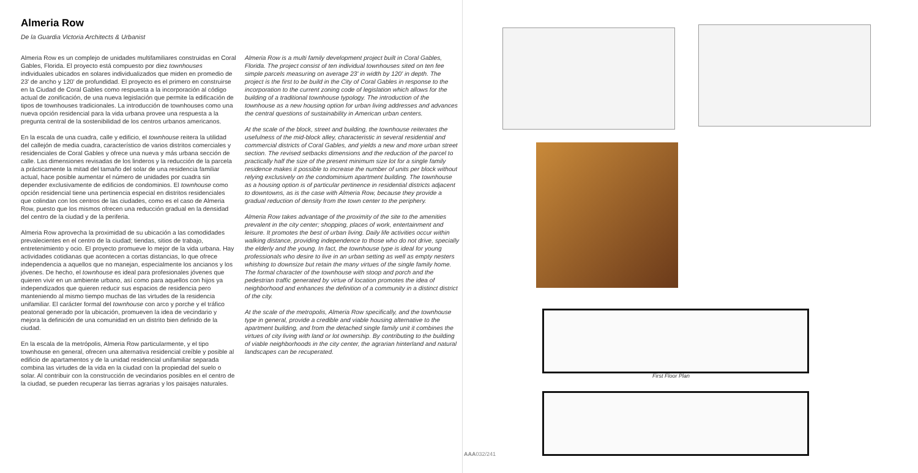Almeria Row
De la Guardia Victoria Architects & Urbanist
Almeria Row es un complejo de unidades multifamiliares construidas en Coral Gables, Florida. El proyecto está compuesto por diez townhouses individuales ubicados en solares individualizados que miden en promedio de 23' de ancho y 120' de profundidad. El proyecto es el primero en construirse en la Ciudad de Coral Gables como respuesta a la incorporación al código actual de zonificación, de una nueva legislación que permite la edificación de tipos de townhouses tradicionales. La introducción de townhouses como una nueva opción residencial para la vida urbana provee una respuesta a la pregunta central de la sostenibilidad de los centros urbanos americanos.
En la escala de una cuadra, calle y edificio, el townhouse reitera la utilidad del callejón de media cuadra, característico de varios distritos comerciales y residenciales de Coral Gables y ofrece una nueva y más urbana sección de calle. Las dimensiones revisadas de los linderos y la reducción de la parcela a prácticamente la mitad del tamaño del solar de una residencia familiar actual, hace posible aumentar el número de unidades por cuadra sin depender exclusivamente de edificios de condominios. El townhouse como opción residencial tiene una pertinencia especial en distritos residenciales que colindan con los centros de las ciudades, como es el caso de Almeria Row, puesto que los mismos ofrecen una reducción gradual en la densidad del centro de la ciudad y de la periferia.
Almeria Row aprovecha la proximidad de su ubicación a las comodidades prevalecientes en el centro de la ciudad; tiendas, sitios de trabajo, entretenimiento y ocio. El proyecto promueve lo mejor de la vida urbana. Hay actividades cotidianas que acontecen a cortas distancias, lo que ofrece independencia a aquellos que no manejan, especialmente los ancianos y los jóvenes. De hecho, el townhouse es ideal para profesionales jóvenes que quieren vivir en un ambiente urbano, así como para aquellos con hijos ya independizados que quieren reducir sus espacios de residencia pero manteniendo al mismo tiempo muchas de las virtudes de la residencia unifamiliar. El carácter formal del townhouse con arco y porche y el tráfico peatonal generado por la ubicación, promueven la idea de vecindario y mejora la definición de una comunidad en un distrito bien definido de la ciudad.
En la escala de la metrópolis, Almeria Row particularmente, y el tipo townhouse en general, ofrecen una alternativa residencial creíble y posible al edificio de apartamentos y de la unidad residencial unifamiliar separada combina las virtudes de la vida en la ciudad con la propiedad del suelo o solar. Al contribuir con la construcción de vecindarios posibles en el centro de la ciudad, se pueden recuperar las tierras agrarias y los paisajes naturales.
Almeria Row is a multi family development project built in Coral Gables, Florida. The project consist of ten individual townhouses sited on ten fee simple parcels measuring on average 23' in width by 120' in depth. The project is the first to be build in the City of Coral Gables in response to the incorporation to the current zoning code of legislation which allows for the building of a traditional townhouse typology. The introduction of the townhouse as a new housing option for urban living addresses and advances the central questions of sustainability in American urban centers.
At the scale of the block, street and building, the townhouse reiterates the usefulness of the mid-block alley, characteristic in several residential and commercial districts of Coral Gables, and yields a new and more urban street section. The revised setbacks dimensions and the reduction of the parcel to practically half the size of the present minimum size lot for a single family residence makes it possible to increase the number of units per block without relying exclusively on the condominium apartment building. The townhouse as a housing option is of particular pertinence in residential districts adjacent to downtowns, as is the case with Almeria Row, because they provide a gradual reduction of density from the town center to the periphery.
Almeria Row takes advantage of the proximity of the site to the amenities prevalent in the city center; shopping, places of work, entertainment and leisure. It promotes the best of urban living. Daily life activities occur within walking distance, providing independence to those who do not drive, specially the elderly and the young. In fact, the townhouse type is ideal for young professionals who desire to live in an urban setting as well as empty nesters whishing to downsize but retain the many virtues of the single family home. The formal character of the townhouse with stoop and porch and the pedestrian traffic generated by virtue of location promotes the idea of neighborhood and enhances the definition of a community in a distinct district of the city.
At the scale of the metropolis, Almeria Row specifically, and the townhouse type in general, provide a credible and viable housing alternative to the apartment building, and from the detached single family unit it combines the virtues of city living with land or lot ownership. By contributing to the building of viable neighborhoods in the city center, the agrarian hinterland and natural landscapes can be recuperated.
First Floor Plan
AAA032/241